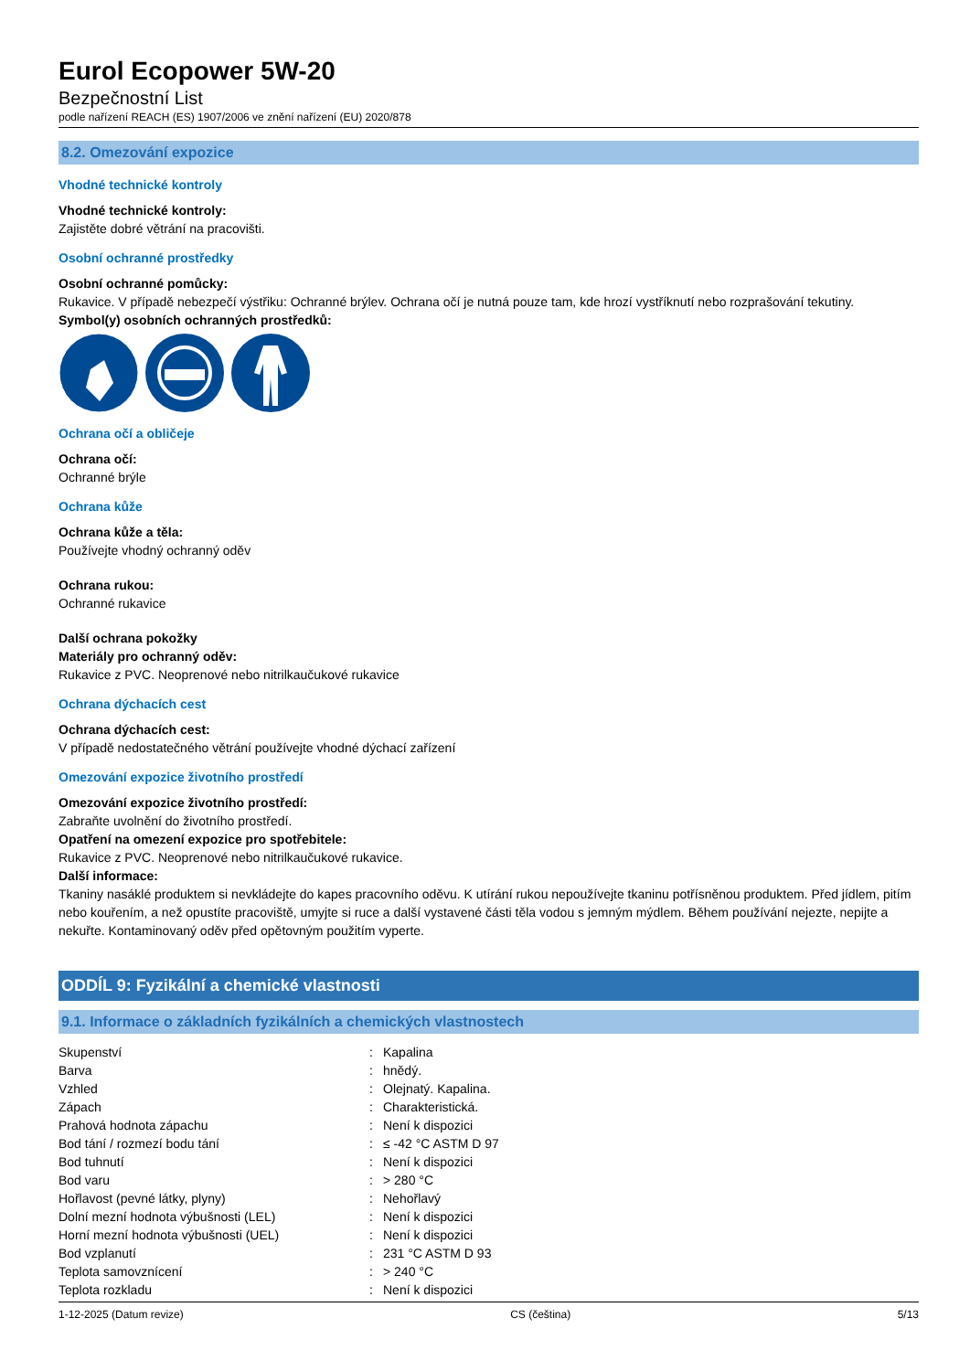Eurol Ecopower 5W-20
Bezpečnostní List
podle nařízení REACH (ES) 1907/2006 ve znění nařízení (EU) 2020/878
8.2. Omezování expozice
Vhodné technické kontroly
Vhodné technické kontroly:
Zajistěte dobré větrání na pracovišti.
Osobní ochranné prostředky
Osobní ochranné pomůcky:
Rukavice. V případě nebezpečí výstřiku: Ochranné brýlev. Ochrana očí je nutná pouze tam, kde hrozí vystříknutí nebo rozprašování tekutiny.
Symbol(y) osobních ochranných prostředků:
Ochrana očí a obličeje
Ochrana očí:
Ochranné brýle
Ochrana kůže
Ochrana kůže a těla:
Používejte vhodný ochranný oděv
Ochrana rukou:
Ochranné rukavice
Další ochrana pokožky
Materiály pro ochranný oděv:
Rukavice z PVC. Neoprenové nebo nitrilkaučukové rukavice
Ochrana dýchacích cest
Ochrana dýchacích cest:
V případě nedostatečného větrání používejte vhodné dýchací zařízení
Omezování expozice životního prostředí
Omezování expozice životního prostředí:
Zabraňte uvolnění do životního prostředí.
Opatření na omezení expozice pro spotřebitele:
Rukavice z PVC. Neoprenové nebo nitrilkaučukové rukavice.
Další informace:
Tkaniny nasáklé produktem si nevkládejte do kapes pracovního oděvu. K utírání rukou nepoužívejte tkaninu potřísněnou produktem. Před jídlem, pitím nebo kouřením, a než opustíte pracoviště, umyjte si ruce a další vystavené části těla vodou s jemným mýdlem. Během používání nejezte, nepijte a nekuřte. Kontaminovaný oděv před opětovným použitím vyperte.
ODDÍL 9: Fyzikální a chemické vlastnosti
9.1. Informace o základních fyzikálních a chemických vlastnostech
| Skupenství | : | Kapalina |
| Barva | : | hnědý. |
| Vzhled | : | Olejnatý. Kapalina. |
| Zápach | : | Charakteristická. |
| Prahová hodnota zápachu | : | Není k dispozici |
| Bod tání / rozmezí bodu tání | : | ≤ -42 °C ASTM D 97 |
| Bod tuhnutí | : | Není k dispozici |
| Bod varu | : | > 280 °C |
| Hořlavost (pevné látky, plyny) | : | Nehořlavý |
| Dolní mezní hodnota výbušnosti (LEL) | : | Není k dispozici |
| Horní mezní hodnota výbušnosti (UEL) | : | Není k dispozici |
| Bod vzplanutí | : | 231 °C ASTM D 93 |
| Teplota samovznícení | : | > 240 °C |
| Teplota rozkladu | : | Není k dispozici |
1-12-2025 (Datum revize) CS (čeština) 5/13